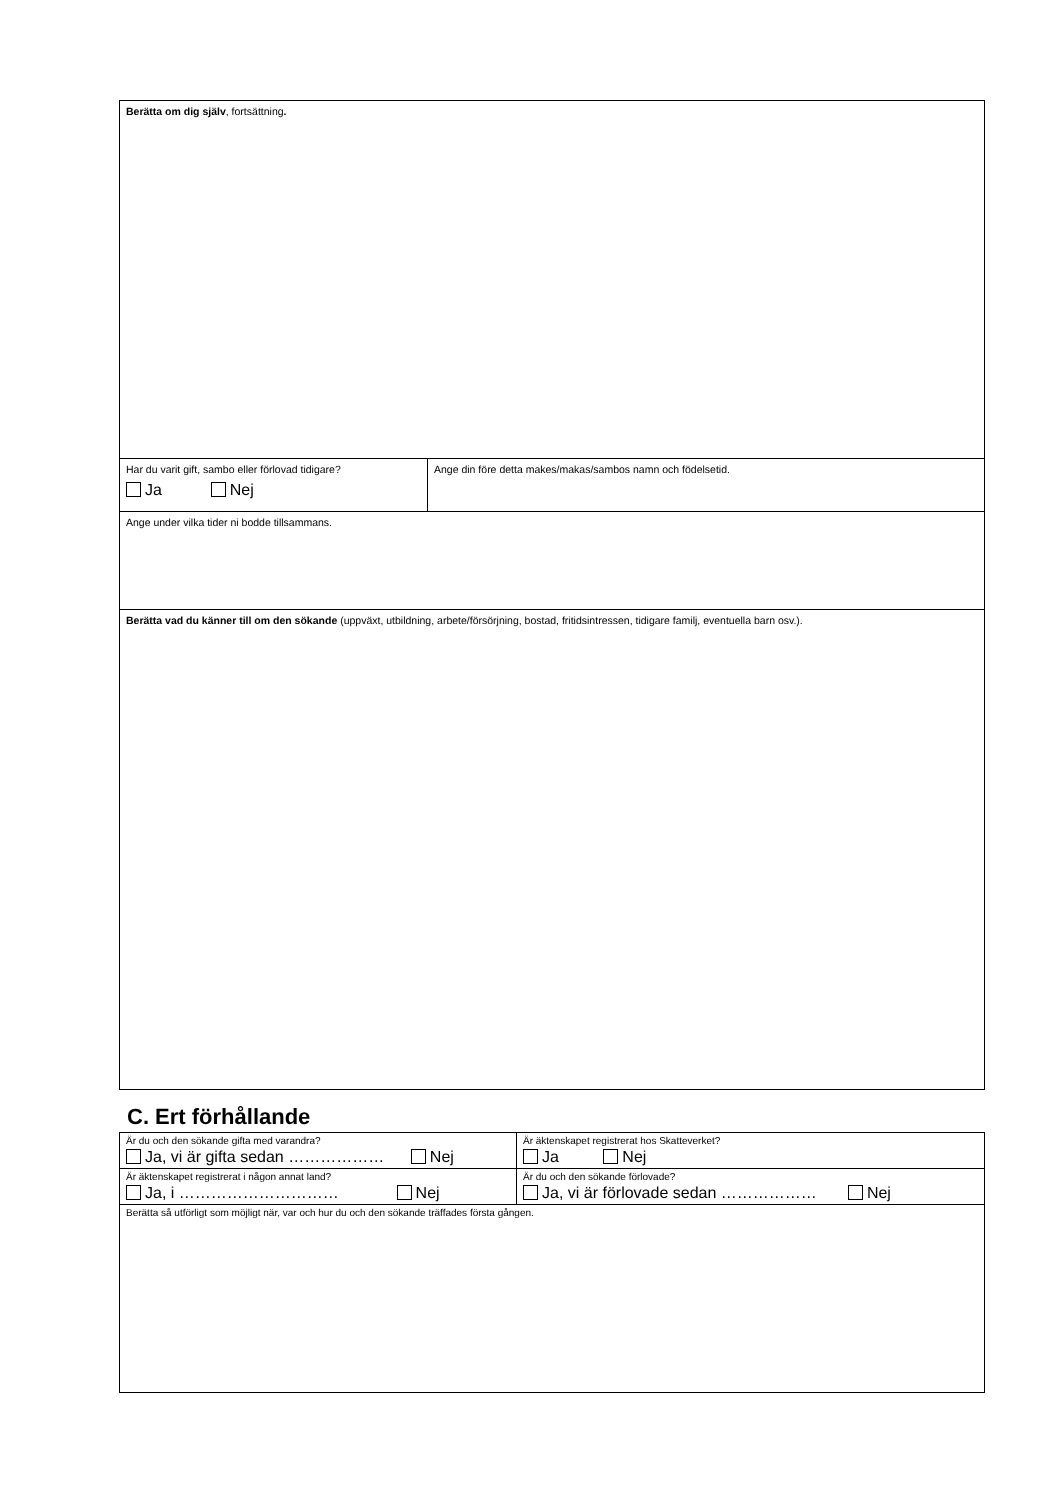| Berätta om dig själv , fortsättning . | |
| Har du varit gift, sambo eller förlovad tidigare? Ja Nej | Ange din före detta makes/makas/sambos namn och födelsetid. |
| Ange under vilka tider ni bodde tillsammans. | |
| Berätta vad du känner till om den sökande (uppväxt, utbildning, arbete/försörjning, bostad, fritidsintressen, tidigare familj, eventuella barn osv.). | |
C. Ert förhållande
| Är du och den sökande gifta med varandra? Ja, vi är gifta sedan ……………… Nej | Är äktenskapet registrerat hos Skatteverket? Ja Nej |
| Är äktenskapet registrerat i någon annat land? Ja, i ………………………… Nej | Är du och den sökande förlovade? Ja, vi är förlovade sedan ……………… Nej |
| Berätta så utförligt som möjligt när, var och hur du och den sökande träffades första gången. | |